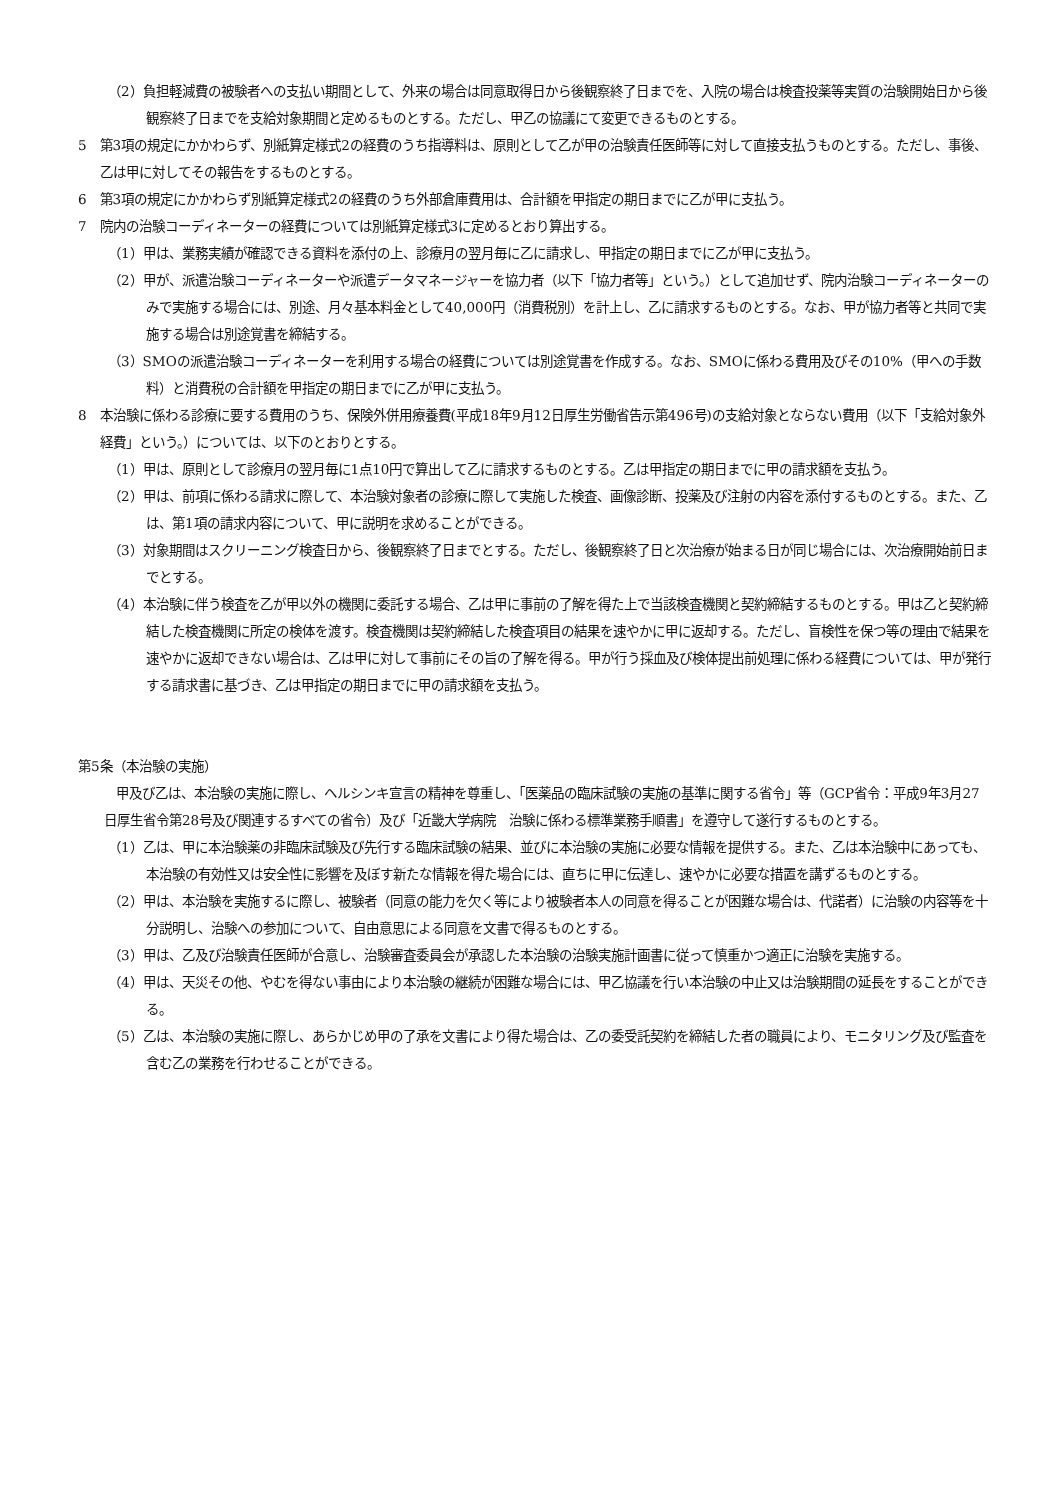（2）負担軽減費の被験者への支払い期間として、外来の場合は同意取得日から後観察終了日までを、入院の場合は検査投薬等実質の治験開始日から後観察終了日までを支給対象期間と定めるものとする。ただし、甲乙の協議にて変更できるものとする。
5　第3項の規定にかかわらず、別紙算定様式2の経費のうち指導料は、原則として乙が甲の治験責任医師等に対して直接支払うものとする。ただし、事後、乙は甲に対してその報告をするものとする。
6　第3項の規定にかかわらず別紙算定様式2の経費のうち外部倉庫費用は、合計額を甲指定の期日までに乙が甲に支払う。
7　院内の治験コーディネーターの経費については別紙算定様式3に定めるとおり算出する。
（1）甲は、業務実績が確認できる資料を添付の上、診療月の翌月毎に乙に請求し、甲指定の期日までに乙が甲に支払う。
（2）甲が、派遣治験コーディネーターや派遣データマネージャーを協力者（以下「協力者等」という。）として追加せず、院内治験コーディネーターのみで実施する場合には、別途、月々基本料金として40,000円（消費税別）を計上し、乙に請求するものとする。なお、甲が協力者等と共同で実施する場合は別途覚書を締結する。
（3）SMOの派遣治験コーディネーターを利用する場合の経費については別途覚書を作成する。なお、SMOに係わる費用及びその10%（甲への手数料）と消費税の合計額を甲指定の期日までに乙が甲に支払う。
8　本治験に係わる診療に要する費用のうち、保険外併用療養費(平成18年9月12日厚生労働省告示第496号)の支給対象とならない費用（以下「支給対象外経費」という。）については、以下のとおりとする。
（1）甲は、原則として診療月の翌月毎に1点10円で算出して乙に請求するものとする。乙は甲指定の期日までに甲の請求額を支払う。
（2）甲は、前項に係わる請求に際して、本治験対象者の診療に際して実施した検査、画像診断、投薬及び注射の内容を添付するものとする。また、乙は、第1項の請求内容について、甲に説明を求めることができる。
（3）対象期間はスクリーニング検査日から、後観察終了日までとする。ただし、後観察終了日と次治療が始まる日が同じ場合には、次治療開始前日までとする。
（4）本治験に伴う検査を乙が甲以外の機関に委託する場合、乙は甲に事前の了解を得た上で当該検査機関と契約締結するものとする。甲は乙と契約締結した検査機関に所定の検体を渡す。検査機関は契約締結した検査項目の結果を速やかに甲に返却する。ただし、盲検性を保つ等の理由で結果を速やかに返却できない場合は、乙は甲に対して事前にその旨の了解を得る。甲が行う採血及び検体提出前処理に係わる経費については、甲が発行する請求書に基づき、乙は甲指定の期日までに甲の請求額を支払う。
第5条（本治験の実施）
甲及び乙は、本治験の実施に際し、ヘルシンキ宣言の精神を尊重し、「医薬品の臨床試験の実施の基準に関する省令」等（GCP省令：平成9年3月27日厚生省令第28号及び関連するすべての省令）及び「近畿大学病院　治験に係わる標準業務手順書」を遵守して遂行するものとする。
（1）乙は、甲に本治験薬の非臨床試験及び先行する臨床試験の結果、並びに本治験の実施に必要な情報を提供する。また、乙は本治験中にあっても、本治験の有効性又は安全性に影響を及ぼす新たな情報を得た場合には、直ちに甲に伝達し、速やかに必要な措置を講ずるものとする。
（2）甲は、本治験を実施するに際し、被験者（同意の能力を欠く等により被験者本人の同意を得ることが困難な場合は、代諾者）に治験の内容等を十分説明し、治験への参加について、自由意思による同意を文書で得るものとする。
（3）甲は、乙及び治験責任医師が合意し、治験審査委員会が承認した本治験の治験実施計画書に従って慎重かつ適正に治験を実施する。
（4）甲は、天災その他、やむを得ない事由により本治験の継続が困難な場合には、甲乙協議を行い本治験の中止又は治験期間の延長をすることができる。
（5）乙は、本治験の実施に際し、あらかじめ甲の了承を文書により得た場合は、乙の委受託契約を締結した者の職員により、モニタリング及び監査を含む乙の業務を行わせることができる。